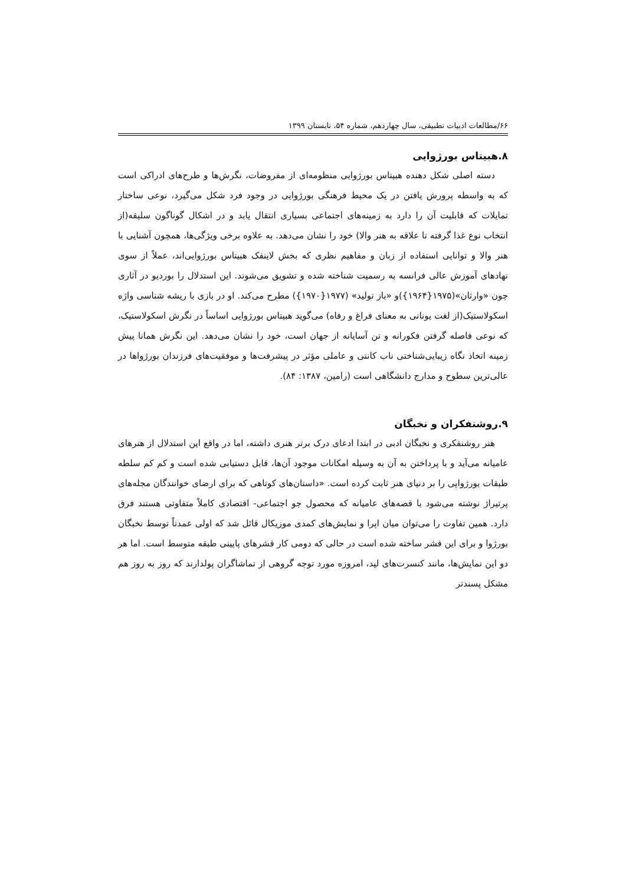۶۶/مطالعات ادبیات تطبیقی، سال چهاردهم، شماره ۵۴، تابستان ۱۳۹۹
۸.هبیتاس بورژوایی
دسته اصلی شکل دهنده هبیتاس بورژوایی منظومه‌ای از مفروضات، نگرش‌ها و طرح‌های ادراکی است که به واسطه پرورش یافتن در یک محیط فرهنگی بورژوایی در وجود فرد شکل می‌گیرد، نوعی ساختار تمایلات که قابلیت آن را دارد به زمینه‌های اجتماعی بسیاری انتقال یابد و در اشکال گوناگون سلیقه(از انتخاب نوع غذا گرفته تا علاقه به هنر والا) خود را نشان می‌دهد. به علاوه برخی ویژگی‌ها، همچون آشنایی با هنر والا و توانایی استفاده از زبان و مفاهیم نظری که بخش لاینفک هبیتاس بورژوایی‌اند، عملاً از سوی نهادهای آموزش عالی فرانسه به رسمیت شناخته شده و تشویق می‌شوند. این استدلال را بوردیو در آثاری چون «وارثان»(۱۹۷۵{۱۹۶۴})و «باز تولید» (۱۹۷۷{۱۹۷۰}) مطرح می‌کند. او در بازی با ریشه شناسی واژه اسکولاستیک(از لغت یونانی به معنای فراغ و رفاه) می‌گوید هبیتاس بورژوایی اساساً در نگرش اسکولاستیک، که نوعی فاصله گرفتن فکورانه و تن آسایانه از جهان است، خود را نشان می‌دهد. این نگرش همانا پیش زمینه اتخاذ نگاه زیبایی‌شناختی ناب کانتی و عاملی مؤثر در پیشرفت‌ها و موفقیت‌های فرزندان بورژواها در عالی‌ترین سطوح و مدارج دانشگاهی است (رامین، ۱۳۸۷: ۸۴).
۹.روشنفکران و نخبگان
هنر روشنفکری و نخبگان ادبی در ابتدا ادعای درک برتر هنری داشته، اما در واقع این استدلال از هنرهای عامیانه می‌آید و با پرداختن به آن به وسیله امکانات موجود آن‌ها، قابل دستیابی شده است و کم کم سلطه طبقات بورژوایی را بر دنیای هنر ثابت کرده است. «داستان‌های کوتاهی که برای ارضای خوانندگان مجله‌های پرتیراژ نوشته می‌شود با قصه‌های عامیانه که محصول جو اجتماعی- اقتصادی کاملاً متفاوتی هستند فرق دارد. همین تفاوت را می‌توان میان اپرا و نمایش‌های کمدی موزیکال قائل شد که اولی عمدتاً توسط نخبگان بورژوا و برای این قشر ساخته شده است در حالی که دومی کار قشرهای پایینی طبقه متوسط است. اما هر دو این نمایش‌ها، مانند کنسرت‌های لید، امروزه مورد توجه گروهی از تماشاگران پولدارند که روز به روز هم مشکل پسندتر